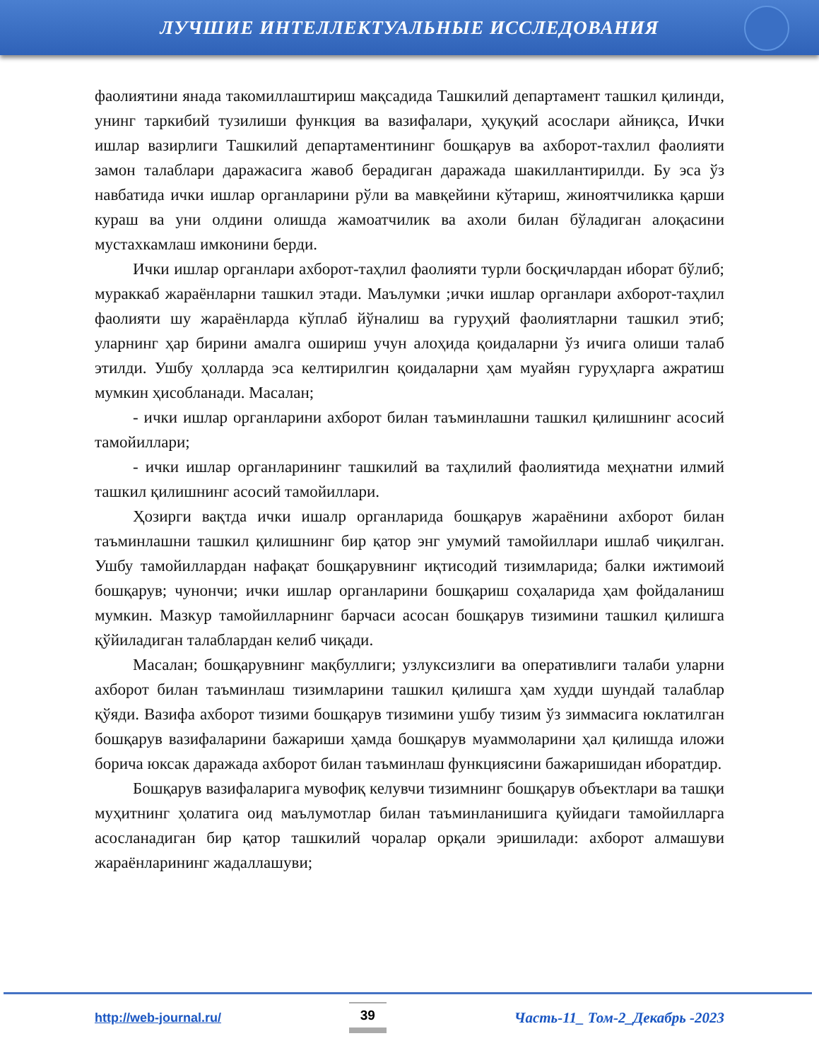ЛУЧШИЕ ИНТЕЛЛЕКТУАЛЬНЫЕ ИССЛЕДОВАНИЯ
фаолиятини янада такомиллаштириш мақсадида Ташкилий департамент ташкил қилинди, унинг таркибий тузилиши функция ва вазифалари, ҳуқуқий асослари айниқса, Ички ишлар вазирлиги Ташкилий департаментининг бошқарув ва ахборот-тахлил фаолияти замон талаблари даражасига жавоб берадиган даражада шакиллантирилди. Бу эса ўз навбатида ички ишлар органларини рўли ва мавқейини кўтариш, жиноятчиликка қарши кураш ва уни олдини олишда жамоатчилик ва ахоли билан бўладиган алоқасини мустахкамлаш имконини берди.
Ички ишлар органлари ахборот-таҳлил фаолияти турли босқичлардан иборат бўлиб; мураккаб жараёнларни ташкил этади. Маълумки ;ички ишлар органлари ахборот-таҳлил фаолияти шу жараёнларда кўплаб йўналиш ва гуруҳий фаолиятларни ташкил этиб; уларнинг ҳар бирини амалга ошириш учун алоҳида қоидаларни ўз ичига олиши талаб этилди. Ушбу ҳолларда эса келтирилгин қоидаларни ҳам муайян гуруҳларга ажратиш мумкин ҳисобланади. Масалан;
- ички ишлар органларини ахборот билан таъминлашни ташкил қилишнинг асосий тамойиллари;
- ички ишлар органларининг ташкилий ва таҳлилий фаолиятида меҳнатни илмий ташкил қилишнинг асосий тамойиллари.
Ҳозирги вақтда ички ишалр органларида бошқарув жараёнини ахборот билан таъминлашни ташкил қилишнинг бир қатор энг умумий тамойиллари ишлаб чиқилган. Ушбу тамойиллардан нафақат бошқарувнинг иқтисодий тизимларида; балки ижтимоий бошқарув; чунончи; ички ишлар органларини бошқариш соҳаларида ҳам фойдаланиш мумкин. Мазкур тамойилларнинг барчаси асосан бошқарув тизимини ташкил қилишга қўйиладиган талаблардан келиб чиқади.
Масалан; бошқарувнинг мақбуллиги; узлуксизлиги ва оперативлиги талаби уларни ахборот билан таъминлаш тизимларини ташкил қилишга ҳам худди шундай талаблар қўяди. Вазифа ахборот тизими бошқарув тизимини ушбу тизим ўз зиммасига юклатилган бошқарув вазифаларини бажариши ҳамда бошқарув муаммоларини ҳал қилишда иложи борича юксак даражада ахборот билан таъминлаш функциясини бажаришидан иборатдир.
Бошқарув вазифаларига мувофиқ келувчи тизимнинг бошқарув объектлари ва ташқи муҳитнинг ҳолатига оид маълумотлар билан таъминланишига қуйидаги тамойилларга асосланадиган бир қатор ташкилий чоралар орқали эришилади: ахборот алмашуви жараёнларининг жадаллашуви;
http://web-journal.ru/ 39 Часть-11_ Том-2_Декабрь -2023